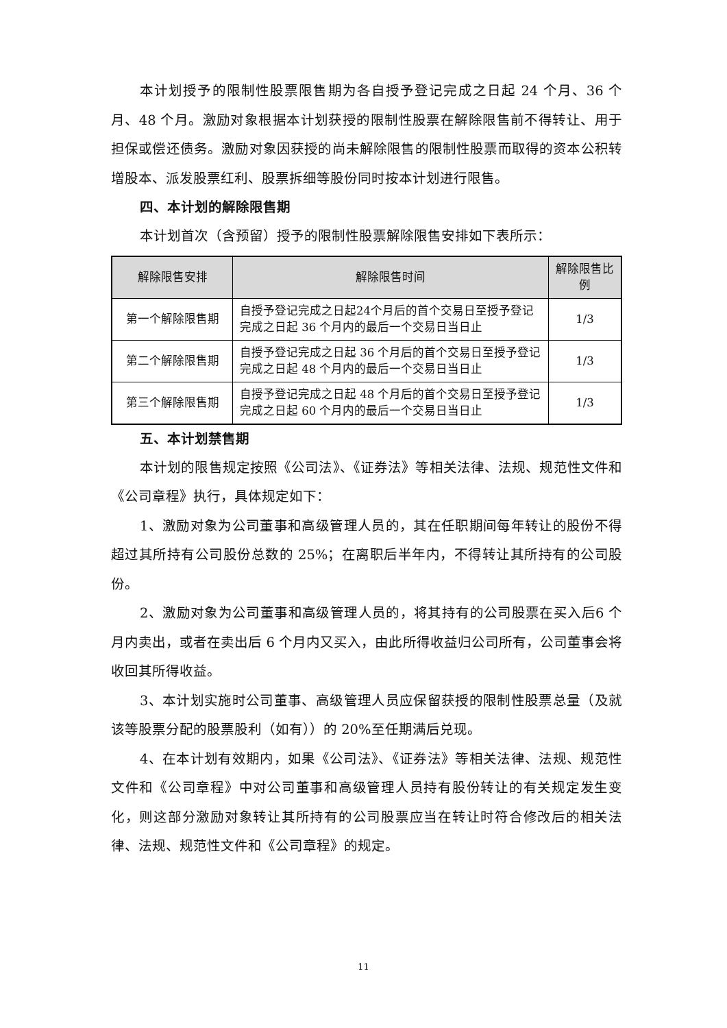本计划授予的限制性股票限售期为各自授予登记完成之日起 24 个月、36 个月、48 个月。激励对象根据本计划获授的限制性股票在解除限售前不得转让、用于担保或偿还债务。激励对象因获授的尚未解除限售的限制性股票而取得的资本公积转增股本、派发股票红利、股票拆细等股份同时按本计划进行限售。
四、本计划的解除限售期
本计划首次（含预留）授予的限制性股票解除限售安排如下表所示：
| 解除限售安排 | 解除限售时间 | 解除限售比例 |
| --- | --- | --- |
| 第一个解除限售期 | 自授予登记完成之日起24个月后的首个交易日至授予登记完成之日起 36 个月内的最后一个交易日当日止 | 1/3 |
| 第二个解除限售期 | 自授予登记完成之日起 36 个月后的首个交易日至授予登记完成之日起 48 个月内的最后一个交易日当日止 | 1/3 |
| 第三个解除限售期 | 自授予登记完成之日起 48 个月后的首个交易日至授予登记完成之日起 60 个月内的最后一个交易日当日止 | 1/3 |
五、本计划禁售期
本计划的限售规定按照《公司法》、《证券法》等相关法律、法规、规范性文件和《公司章程》执行，具体规定如下：
1、激励对象为公司董事和高级管理人员的，其在任职期间每年转让的股份不得超过其所持有公司股份总数的 25%；在离职后半年内，不得转让其所持有的公司股份。
2、激励对象为公司董事和高级管理人员的，将其持有的公司股票在买入后6 个月内卖出，或者在卖出后 6 个月内又买入，由此所得收益归公司所有，公司董事会将收回其所得收益。
3、本计划实施时公司董事、高级管理人员应保留获授的限制性股票总量（及就该等股票分配的股票股利（如有））的 20%至任期满后兑现。
4、在本计划有效期内，如果《公司法》、《证券法》等相关法律、法规、规范性文件和《公司章程》中对公司董事和高级管理人员持有股份转让的有关规定发生变化，则这部分激励对象转让其所持有的公司股票应当在转让时符合修改后的相关法律、法规、规范性文件和《公司章程》的规定。
11